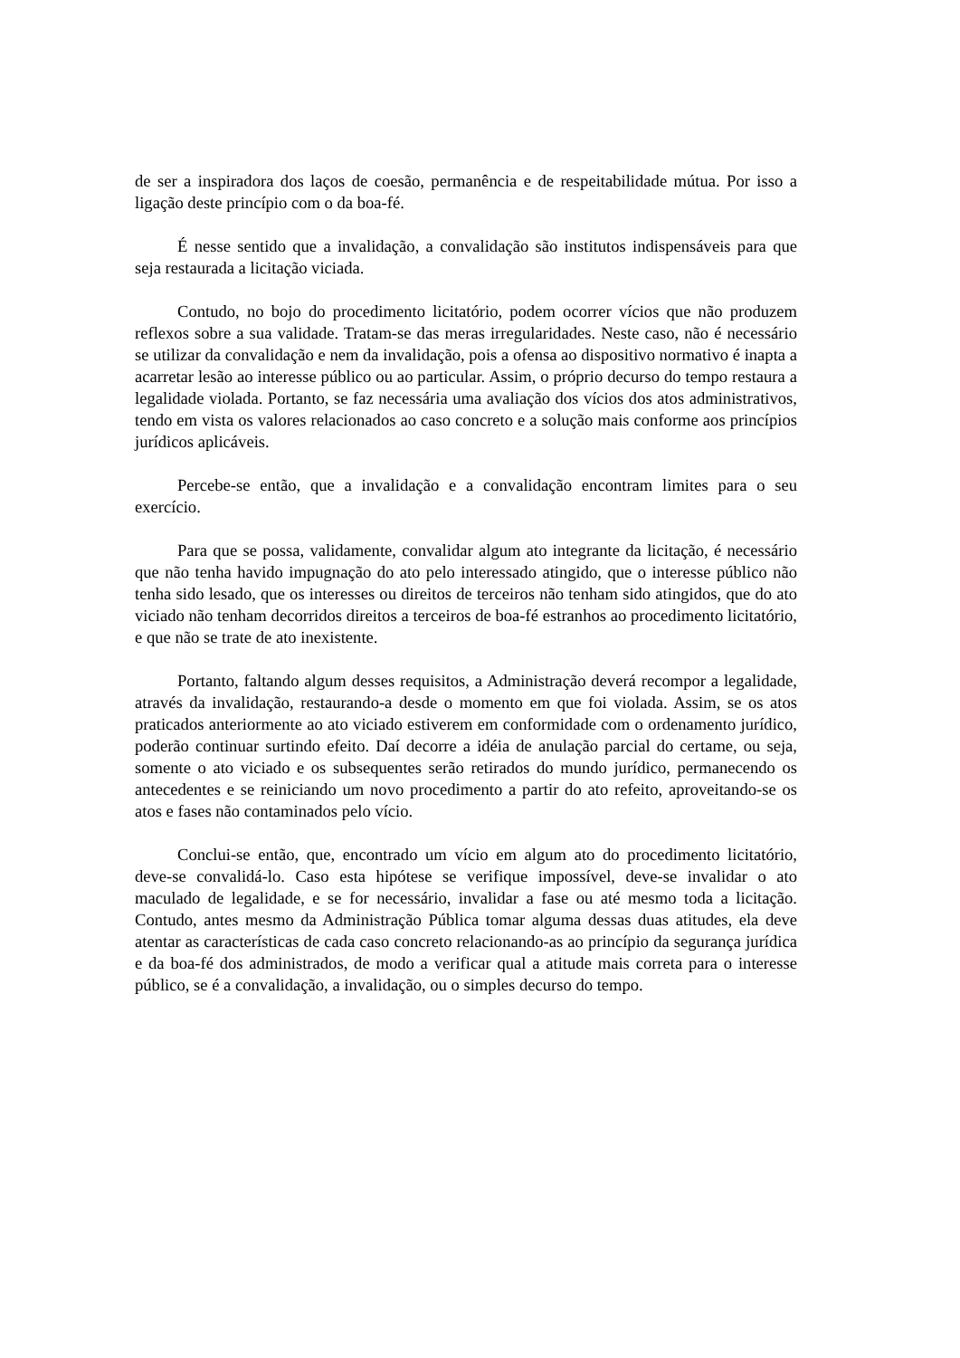de ser a inspiradora dos laços de coesão, permanência e de respeitabilidade mútua. Por isso a ligação deste princípio com o da boa-fé.
É nesse sentido que a invalidação, a convalidação são institutos indispensáveis para que seja restaurada a licitação viciada.
Contudo, no bojo do procedimento licitatório, podem ocorrer vícios que não produzem reflexos sobre a sua validade. Tratam-se das meras irregularidades. Neste caso, não é necessário se utilizar da convalidação e nem da invalidação, pois a ofensa ao dispositivo normativo é inapta a acarretar lesão ao interesse público ou ao particular. Assim, o próprio decurso do tempo restaura a legalidade violada. Portanto, se faz necessária uma avaliação dos vícios dos atos administrativos, tendo em vista os valores relacionados ao caso concreto e a solução mais conforme aos princípios jurídicos aplicáveis.
Percebe-se então, que a invalidação e a convalidação encontram limites para o seu exercício.
Para que se possa, validamente, convalidar algum ato integrante da licitação, é necessário que não tenha havido impugnação do ato pelo interessado atingido, que o interesse público não tenha sido lesado, que os interesses ou direitos de terceiros não tenham sido atingidos, que do ato viciado não tenham decorridos direitos a terceiros de boa-fé estranhos ao procedimento licitatório, e que não se trate de ato inexistente.
Portanto, faltando algum desses requisitos, a Administração deverá recompor a legalidade, através da invalidação, restaurando-a desde o momento em que foi violada. Assim, se os atos praticados anteriormente ao ato viciado estiverem em conformidade com o ordenamento jurídico, poderão continuar surtindo efeito. Daí decorre a idéia de anulação parcial do certame, ou seja, somente o ato viciado e os subsequentes serão retirados do mundo jurídico, permanecendo os antecedentes e se reiniciando um novo procedimento a partir do ato refeito, aproveitando-se os atos e fases não contaminados pelo vício.
Conclui-se então, que, encontrado um vício em algum ato do procedimento licitatório, deve-se convalidá-lo. Caso esta hipótese se verifique impossível, deve-se invalidar o ato maculado de legalidade, e se for necessário, invalidar a fase ou até mesmo toda a licitação. Contudo, antes mesmo da Administração Pública tomar alguma dessas duas atitudes, ela deve atentar as características de cada caso concreto relacionando-as ao princípio da segurança jurídica e da boa-fé dos administrados, de modo a verificar qual a atitude mais correta para o interesse público, se é a convalidação, a invalidação, ou o simples decurso do tempo.